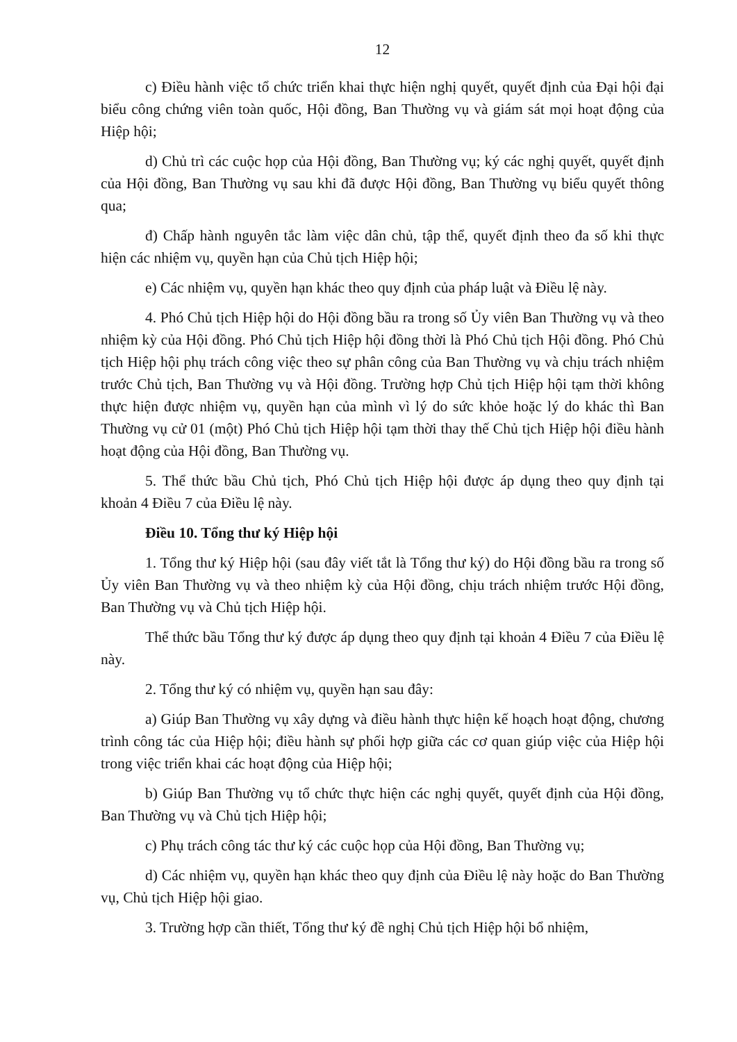12
c) Điều hành việc tổ chức triển khai thực hiện nghị quyết, quyết định của Đại hội đại biểu công chứng viên toàn quốc, Hội đồng, Ban Thường vụ và giám sát mọi hoạt động của Hiệp hội;
d) Chủ trì các cuộc họp của Hội đồng, Ban Thường vụ; ký các nghị quyết, quyết định của Hội đồng, Ban Thường vụ sau khi đã được Hội đồng, Ban Thường vụ biểu quyết thông qua;
đ) Chấp hành nguyên tắc làm việc dân chủ, tập thể, quyết định theo đa số khi thực hiện các nhiệm vụ, quyền hạn của Chủ tịch Hiệp hội;
e) Các nhiệm vụ, quyền hạn khác theo quy định của pháp luật và Điều lệ này.
4. Phó Chủ tịch Hiệp hội do Hội đồng bầu ra trong số Ủy viên Ban Thường vụ và theo nhiệm kỳ của Hội đồng. Phó Chủ tịch Hiệp hội đồng thời là Phó Chủ tịch Hội đồng. Phó Chủ tịch Hiệp hội phụ trách công việc theo sự phân công của Ban Thường vụ và chịu trách nhiệm trước Chủ tịch, Ban Thường vụ và Hội đồng. Trường hợp Chủ tịch Hiệp hội tạm thời không thực hiện được nhiệm vụ, quyền hạn của mình vì lý do sức khỏe hoặc lý do khác thì Ban Thường vụ cử 01 (một) Phó Chủ tịch Hiệp hội tạm thời thay thế Chủ tịch Hiệp hội điều hành hoạt động của Hội đồng, Ban Thường vụ.
5. Thể thức bầu Chủ tịch, Phó Chủ tịch Hiệp hội được áp dụng theo quy định tại khoản 4 Điều 7 của Điều lệ này.
Điều 10. Tổng thư ký Hiệp hội
1. Tổng thư ký Hiệp hội (sau đây viết tắt là Tổng thư ký) do Hội đồng bầu ra trong số Ủy viên Ban Thường vụ và theo nhiệm kỳ của Hội đồng, chịu trách nhiệm trước Hội đồng, Ban Thường vụ và Chủ tịch Hiệp hội.
Thể thức bầu Tổng thư ký được áp dụng theo quy định tại khoản 4 Điều 7 của Điều lệ này.
2. Tổng thư ký có nhiệm vụ, quyền hạn sau đây:
a) Giúp Ban Thường vụ xây dựng và điều hành thực hiện kế hoạch hoạt động, chương trình công tác của Hiệp hội; điều hành sự phối hợp giữa các cơ quan giúp việc của Hiệp hội trong việc triển khai các hoạt động của Hiệp hội;
b) Giúp Ban Thường vụ tổ chức thực hiện các nghị quyết, quyết định của Hội đồng, Ban Thường vụ và Chủ tịch Hiệp hội;
c) Phụ trách công tác thư ký các cuộc họp của Hội đồng, Ban Thường vụ;
d) Các nhiệm vụ, quyền hạn khác theo quy định của Điều lệ này hoặc do Ban Thường vụ, Chủ tịch Hiệp hội giao.
3. Trường hợp cần thiết, Tổng thư ký đề nghị Chủ tịch Hiệp hội bổ nhiệm,